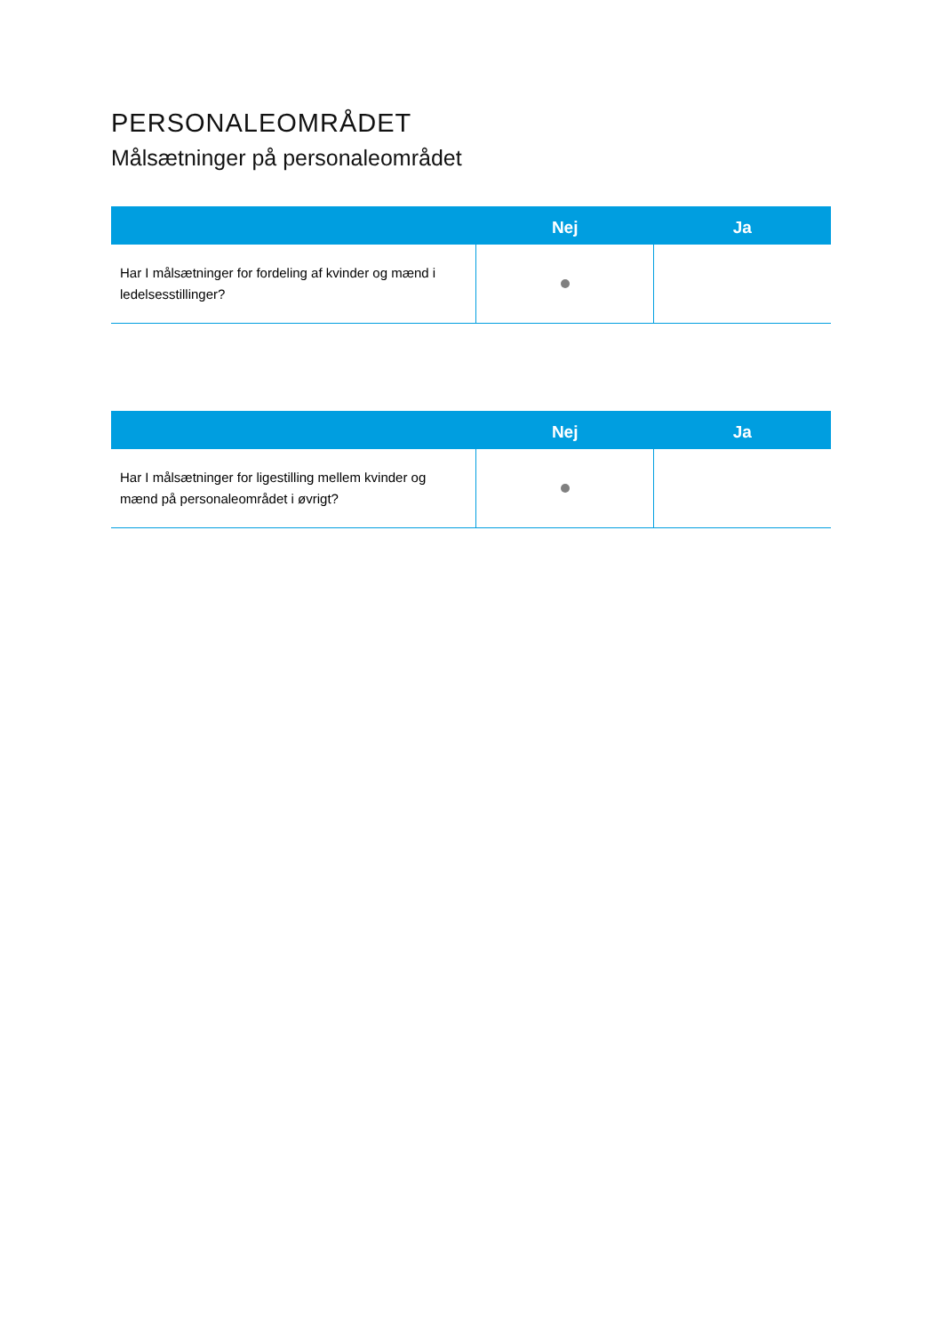PERSONALEOMRÅDET
Målsætninger på personaleområdet
| | Nej | Ja |
| --- | --- | --- |
| Har I målsætninger for fordeling af kvinder og mænd i ledelsesstillinger? | | |
| | Nej | Ja |
| --- | --- | --- |
| Har I målsætninger for ligestilling mellem kvinder og mænd på personaleområdet i øvrigt? | | |